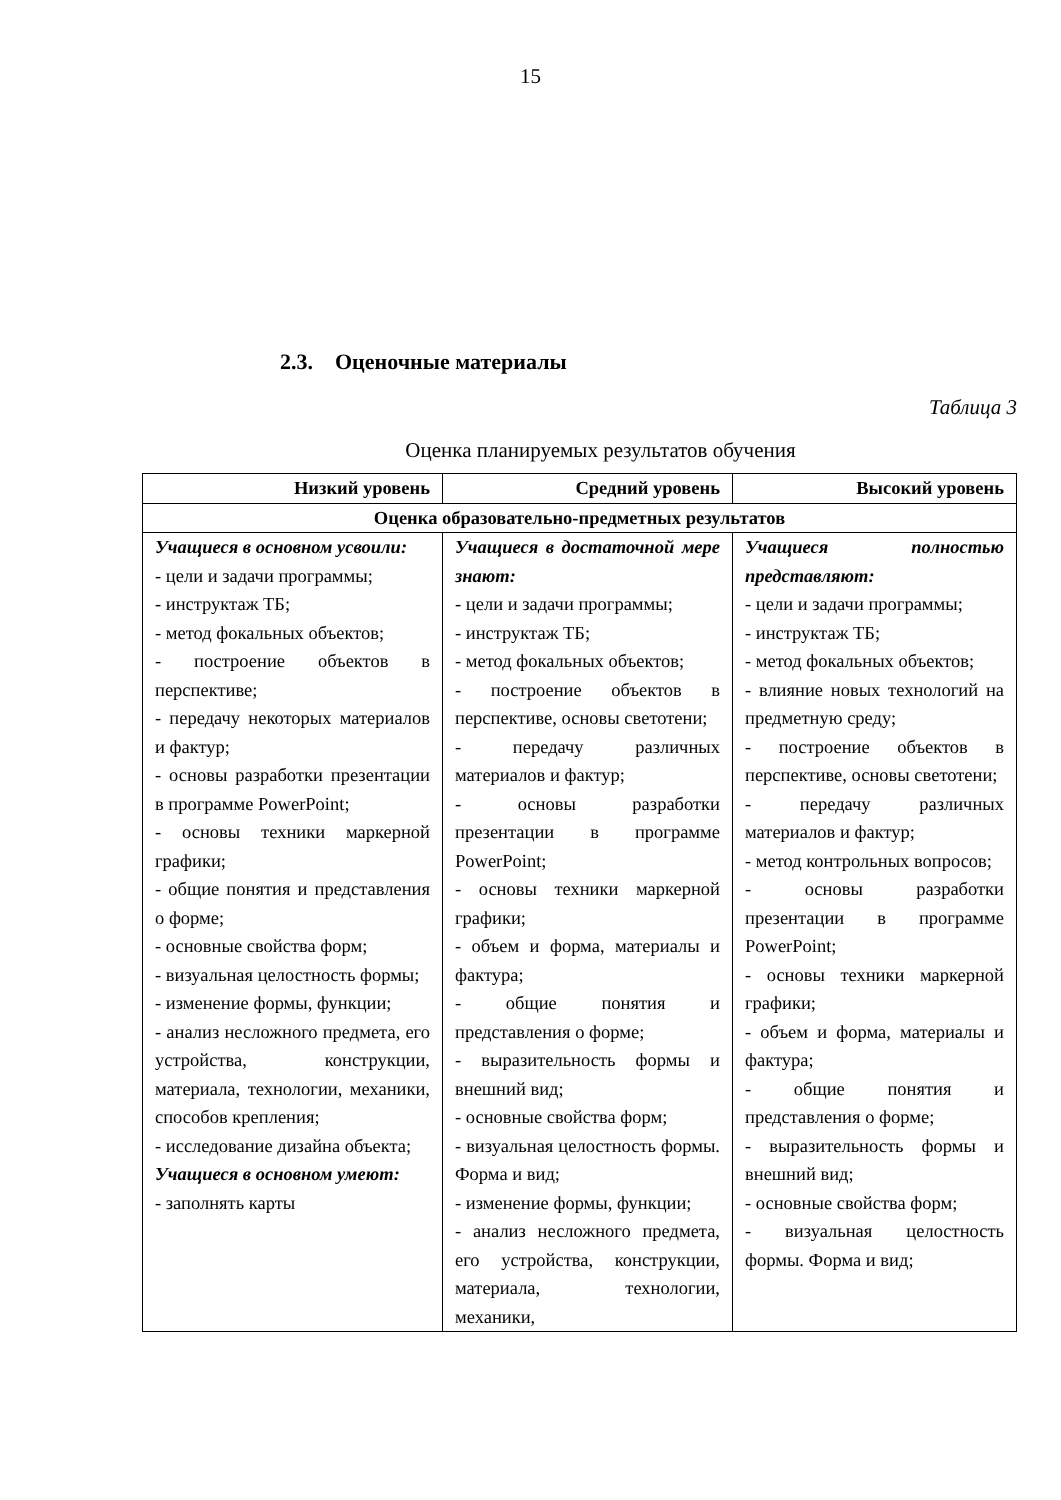15
2.3. Оценочные материалы
Таблица 3
Оценка планируемых результатов обучения
| Низкий уровень | Средний уровень | Высокий уровень |
| --- | --- | --- |
| Оценка образовательно-предметных результатов | | |
| Учащиеся в основном усвоили: - цели и задачи программы; - инструктаж ТБ; - метод фокальных объектов; - построение объектов в перспективе; - передачу некоторых материалов и фактур; - основы разработки презентации в программе PowerPoint; - основы техники маркерной графики; - общие понятия и представления о форме; - основные свойства форм; - визуальная целостность формы; - изменение формы, функции; - анализ несложного предмета, его устройства, конструкции, материала, технологии, механики, способов крепления; - исследование дизайна объекта; Учащиеся в основном умеют: - заполнять карты | Учащиеся в достаточной мере знают: - цели и задачи программы; - инструктаж ТБ; - метод фокальных объектов; - построение объектов в перспективе, основы светотени; - передачу различных материалов и фактур; - основы разработки презентации в программе PowerPoint; - основы техники маркерной графики; - объем и форма, материалы и фактура; - общие понятия и представления о форме; - выразительность формы и внешний вид; - основные свойства форм; - визуальная целостность формы. Форма и вид; - изменение формы, функции; - анализ несложного предмета, его устройства, конструкции, материала, технологии, механики, | Учащиеся полностью представляют: - цели и задачи программы; - инструктаж ТБ; - метод фокальных объектов; - влияние новых технологий на предметную среду; - построение объектов в перспективе, основы светотени; - передачу различных материалов и фактур; - метод контрольных вопросов; - основы разработки презентации в программе PowerPoint; - основы техники маркерной графики; - объем и форма, материалы и фактура; - общие понятия и представления о форме; - выразительность формы и внешний вид; - основные свойства форм; - визуальная целостность формы. Форма и вид; |